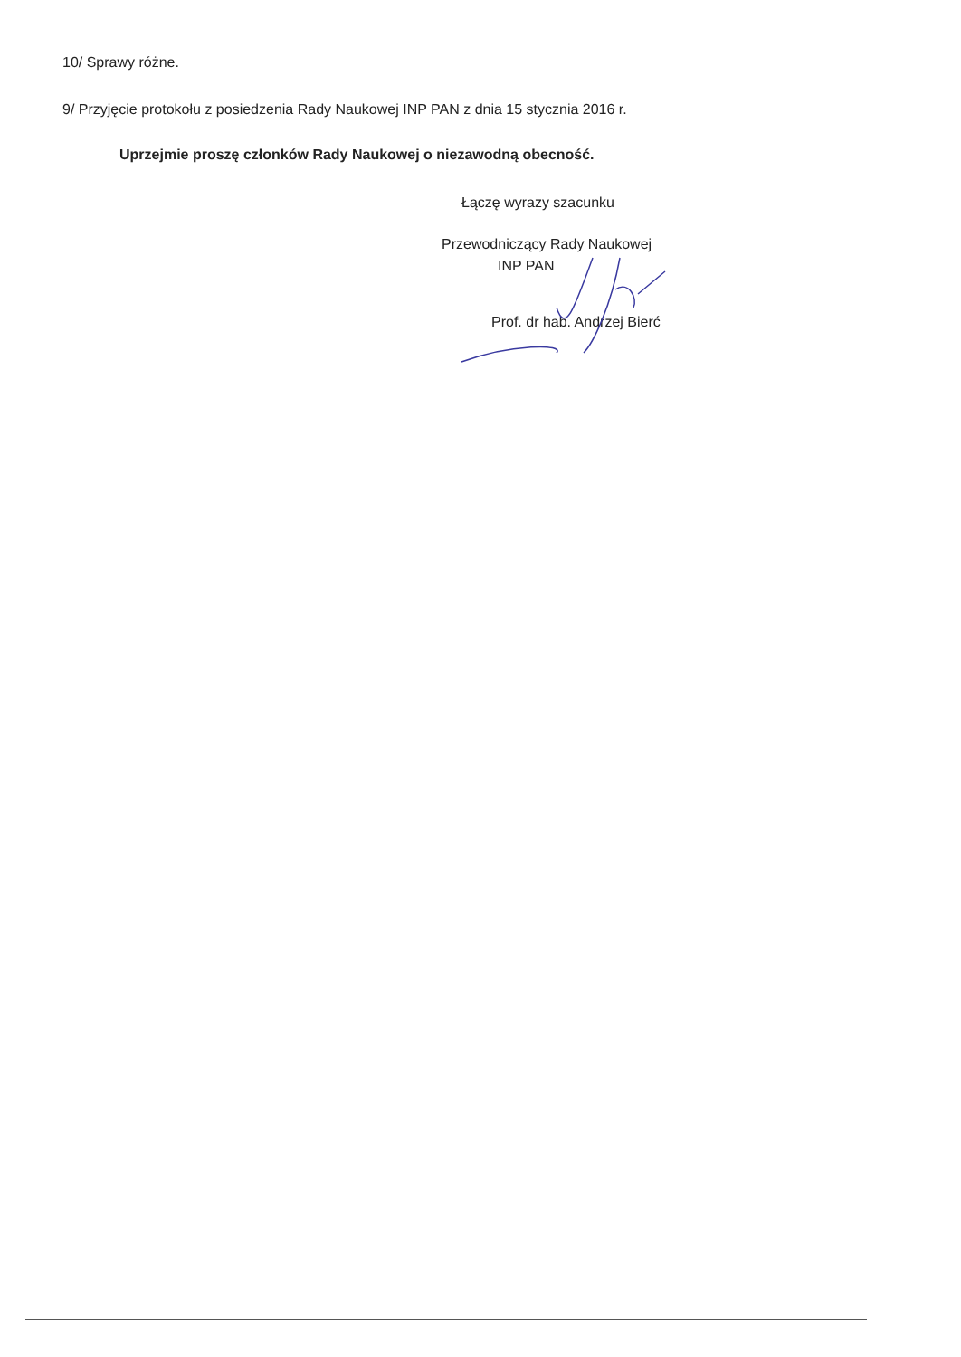10/ Sprawy różne.
9/ Przyjęcie protokołu z posiedzenia Rady Naukowej INP PAN z dnia 15 stycznia 2016 r.
Uprzejmie proszę członków Rady Naukowej o niezawodną obecność.
Łączę wyrazy szacunku
Przewodniczący Rady Naukowej
INP PAN
Prof. dr hab. Andrzej Bierć